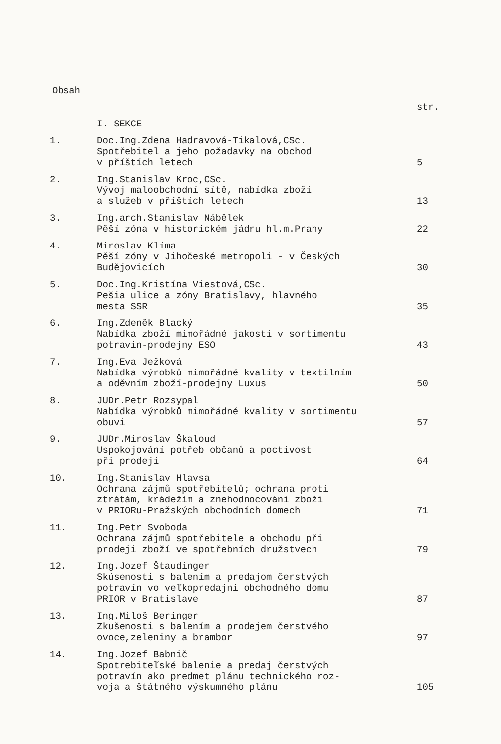Obsah
| | | str. |
| | I. SEKCE | |
| 1. | Doc.Ing.Zdena Hadravová-Tikalová,CSc. Spotřebitel a jeho požadavky na obchod v příštích letech | 5 |
| 2. | Ing.Stanislav Kroc,CSc. Vývoj maloobchodní sítě, nabídka zboží a služeb v příštích letech | 13 |
| 3. | Ing.arch.Stanislav Nábělek Pěší zóna v historickém jádru hl.m.Prahy | 22 |
| 4. | Miroslav Klíma Pěší zóny v Jihočeské metropoli - v Českých Budějovicích | 30 |
| 5. | Doc.Ing.Kristína Viestová,CSc. Pešia ulice a zóny Bratislavy, hlavného mesta SSR | 35 |
| 6. | Ing.Zdeněk Blacký Nabídka zboží mimořádné jakosti v sortimentu potravin-prodejny ESO | 43 |
| 7. | Ing.Eva Ježková Nabídka výrobků mimořádné kvality v textilním a oděvním zboží-prodejny Luxus | 50 |
| 8. | JUDr.Petr Rozsypal Nabídka výrobků mimořádné kvality v sortimentu obuvi | 57 |
| 9. | JUDr.Miroslav Škaloud Uspokojování potřeb občanů a poctivost při prodeji | 64 |
| 10. | Ing.Stanislav Hlavsa Ochrana zájmů spotřebitelů; ochrana proti ztrátám, krádežím a znehodnocování zboží v PRIORu-Pražských obchodních domech | 71 |
| 11. | Ing.Petr Svoboda Ochrana zájmů spotřebitele a obchodu při prodeji zboží ve spotřebních družstvech | 79 |
| 12. | Ing.Jozef Štaudinger Skúsenosti s balením a predajom čerstvých potravín vo veľkopredajni obchodného domu PRIOR v Bratislave | 87 |
| 13. | Ing.Miloš Beringer Zkušenosti s balením a prodejem čerstvého ovoce,zeleniny a brambor | 97 |
| 14. | Ing.Jozef Babnič Spotrebiteľské balenie a predaj čerstvých potravín ako predmet plánu technického roz- voja a štátného výskumného plánu | 105 |